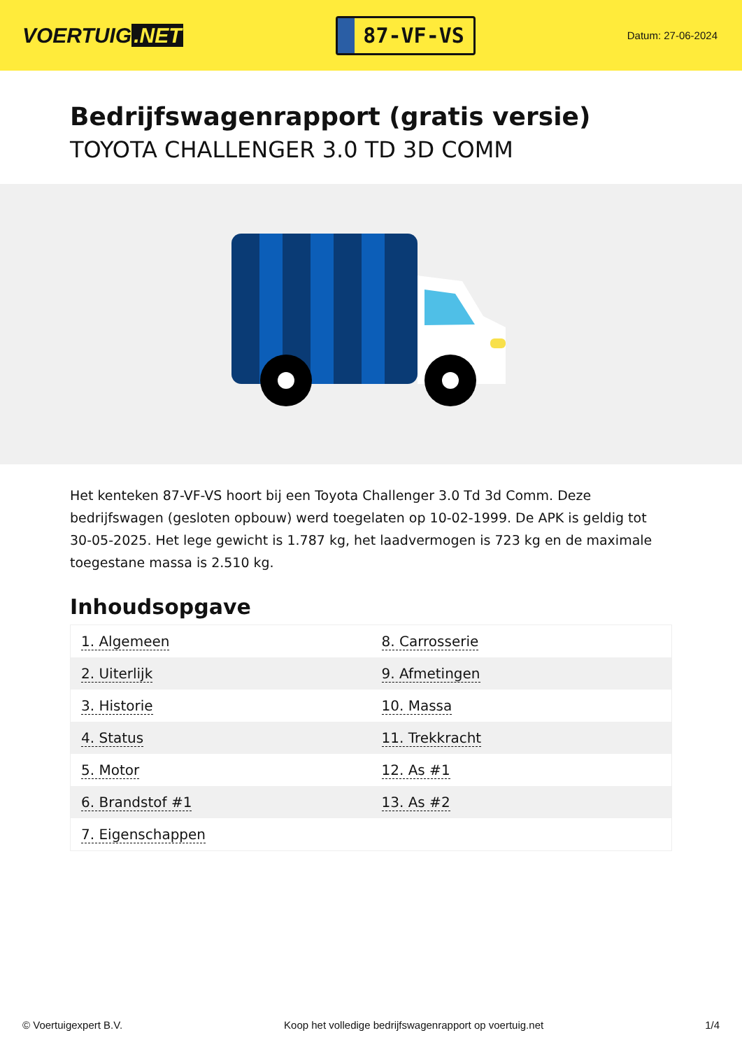VOERTUIG.NET
87-VF-VS
Datum: 27-06-2024
Bedrijfswagenrapport (gratis versie)
TOYOTA CHALLENGER 3.0 TD 3D COMM
Het kenteken 87-VF-VS hoort bij een Toyota Challenger 3.0 Td 3d Comm. Deze bedrijfswagen (gesloten opbouw) werd toegelaten op 10-02-1999. De APK is geldig tot 30-05-2025. Het lege gewicht is 1.787 kg, het laadvermogen is 723 kg en de maximale toegestane massa is 2.510 kg.
Inhoudsopgave
| 1. Algemeen | 8. Carrosserie |
| 2. Uiterlijk | 9. Afmetingen |
| 3. Historie | 10. Massa |
| 4. Status | 11. Trekkracht |
| 5. Motor | 12. As #1 |
| 6. Brandstof #1 | 13. As #2 |
| 7. Eigenschappen | |
© Voertuigexpert B.V. Koop het volledige bedrijfswagenrapport op voertuig.net 1/4